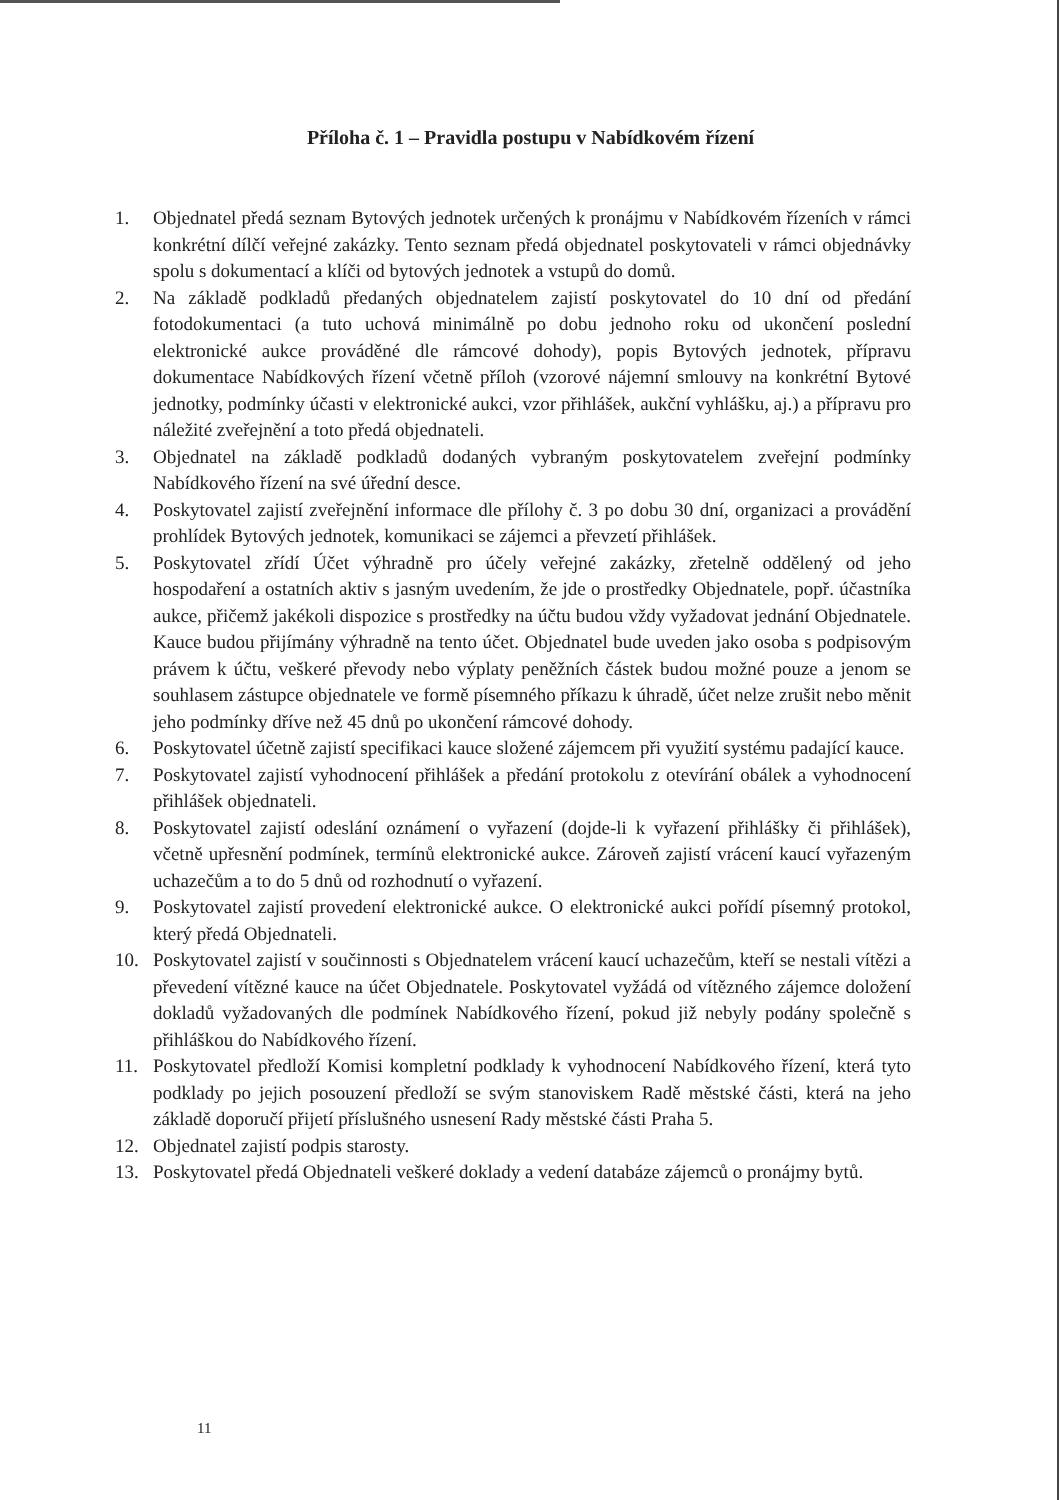Příloha č. 1 – Pravidla postupu v Nabídkovém řízení
1. Objednatel předá seznam Bytových jednotek určených k pronájmu v Nabídkovém řízeních v rámci konkrétní dílčí veřejné zakázky. Tento seznam předá objednatel poskytovateli v rámci objednávky spolu s dokumentací a klíči od bytových jednotek a vstupů do domů.
2. Na základě podkladů předaných objednatelem zajistí poskytovatel do 10 dní od předání fotodokumentaci (a tuto uchová minimálně po dobu jednoho roku od ukončení poslední elektronické aukce prováděné dle rámcové dohody), popis Bytových jednotek, přípravu dokumentace Nabídkových řízení včetně příloh (vzorové nájemní smlouvy na konkrétní Bytové jednotky, podmínky účasti v elektronické aukci, vzor přihlášek, aukční vyhlášku, aj.) a přípravu pro náležité zveřejnění a toto předá objednateli.
3. Objednatel na základě podkladů dodaných vybraným poskytovatelem zveřejní podmínky Nabídkového řízení na své úřední desce.
4. Poskytovatel zajistí zveřejnění informace dle přílohy č. 3 po dobu 30 dní, organizaci a provádění prohlídek Bytových jednotek, komunikaci se zájemci a převzetí přihlášek.
5. Poskytovatel zřídí Účet výhradně pro účely veřejné zakázky, zřetelně oddělený od jeho hospodaření a ostatních aktiv s jasným uvedením, že jde o prostředky Objednatele, popř. účastníka aukce, přičemž jakékoli dispozice s prostředky na účtu budou vždy vyžadovat jednání Objednatele. Kauce budou přijímány výhradně na tento účet. Objednatel bude uveden jako osoba s podpisovým právem k účtu, veškeré převody nebo výplaty peněžních částek budou možné pouze a jenom se souhlasem zástupce objednatele ve formě písemného příkazu k úhradě, účet nelze zrušit nebo měnit jeho podmínky dříve než 45 dnů po ukončení rámcové dohody.
6. Poskytovatel účetně zajistí specifikaci kauce složené zájemcem při využití systému padající kauce.
7. Poskytovatel zajistí vyhodnocení přihlášek a předání protokolu z otevírání obálek a vyhodnocení přihlášek objednateli.
8. Poskytovatel zajistí odeslání oznámení o vyřazení (dojde-li k vyřazení přihlášky či přihlášek), včetně upřesnění podmínek, termínů elektronické aukce. Zároveň zajistí vrácení kaucí vyřazeným uchazečům a to do 5 dnů od rozhodnutí o vyřazení.
9. Poskytovatel zajistí provedení elektronické aukce. O elektronické aukci pořídí písemný protokol, který předá Objednateli.
10. Poskytovatel zajistí v součinnosti s Objednatelem vrácení kaucí uchazečům, kteří se nestali vítězi a převedení vítězné kauce na účet Objednatele. Poskytovatel vyžádá od vítězného zájemce doložení dokladů vyžadovaných dle podmínek Nabídkového řízení, pokud již nebyly podány společně s přihláškou do Nabídkového řízení.
11. Poskytovatel předloží Komisi kompletní podklady k vyhodnocení Nabídkového řízení, která tyto podklady po jejich posouzení předloží se svým stanoviskem Radě městské části, která na jeho základě doporučí přijetí příslušného usnesení Rady městské části Praha 5.
12. Objednatel zajistí podpis starosty.
13. Poskytovatel předá Objednateli veškeré doklady a vedení databáze zájemců o pronájmy bytů.
11